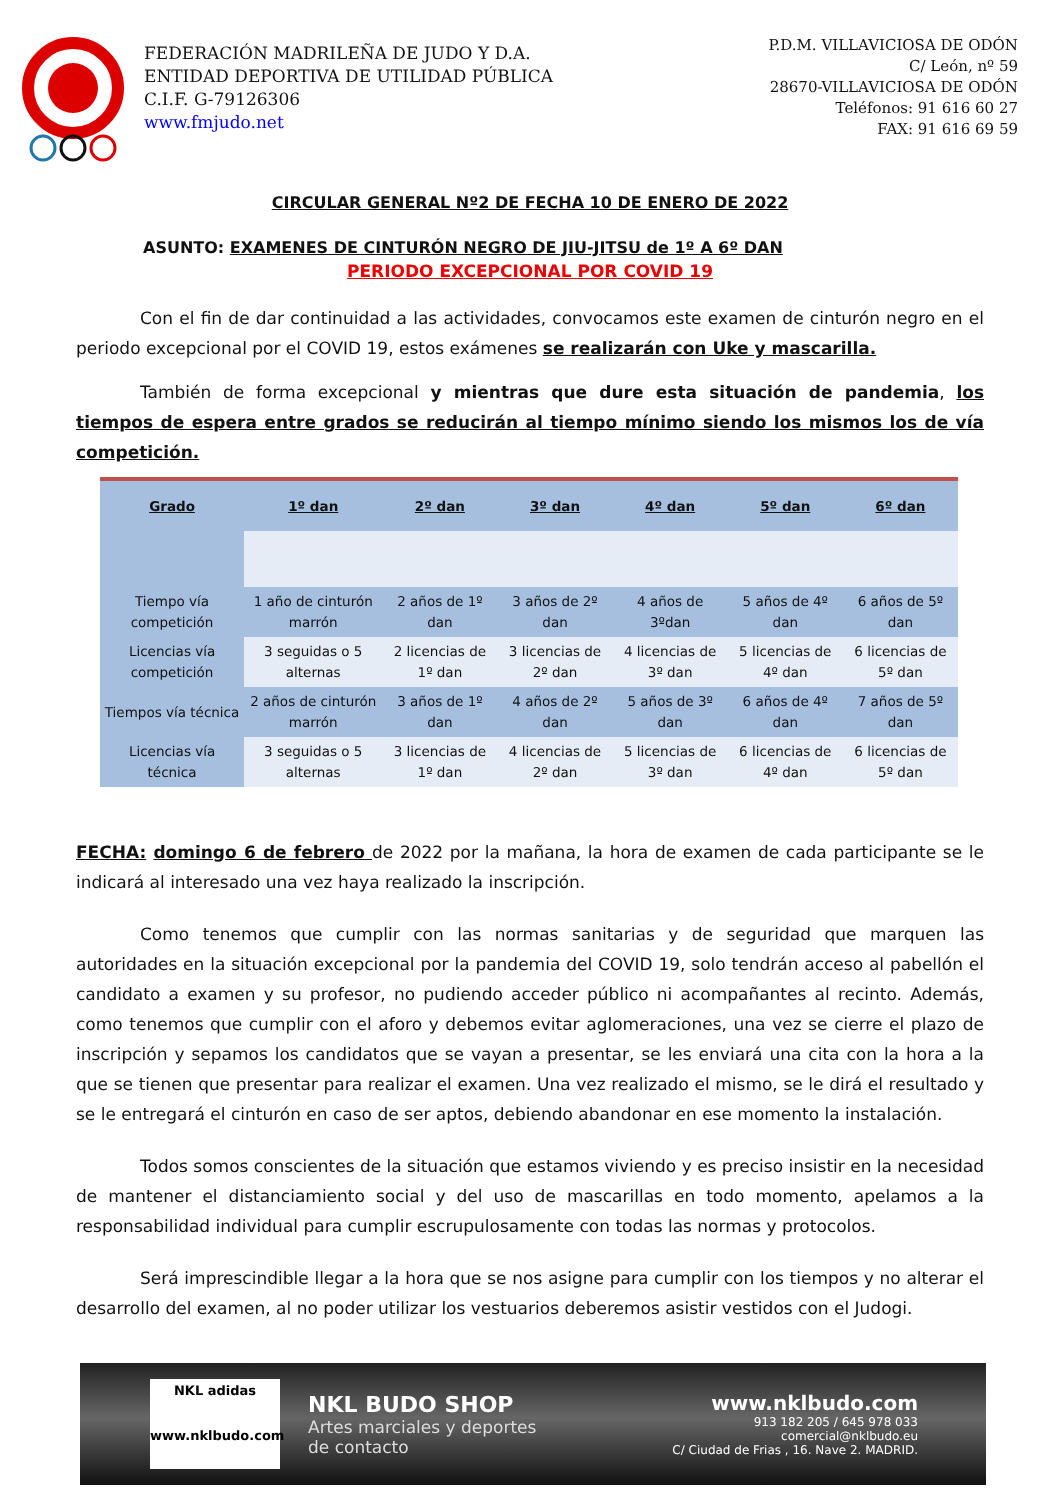FEDERACIÓN MADRILEÑA DE JUDO Y D.A.
ENTIDAD DEPORTIVA DE UTILIDAD PÚBLICA
C.I.F. G-79126306
www.fmjudo.net
P.D.M. VILLAVICIOSA DE ODÓN
C/ León, nº 59
28670-VILLAVICIOSA DE ODÓN
Teléfonos: 91 616 60 27
FAX: 91 616 69 59
CIRCULAR GENERAL Nº2 DE FECHA 10 DE ENERO DE 2022
ASUNTO: EXAMENES DE CINTURÓN NEGRO DE JIU-JITSU de 1º A 6º DAN
PERIODO EXCEPCIONAL POR COVID 19
Con el fin de dar continuidad a las actividades, convocamos este examen de cinturón negro en el periodo excepcional por el COVID 19, estos exámenes se realizarán con Uke y mascarilla.
También de forma excepcional y mientras que dure esta situación de pandemia, los tiempos de espera entre grados se reducirán al tiempo mínimo siendo los mismos los de vía competición.
| Grado | 1º dan | 2º dan | 3º dan | 4º dan | 5º dan | 6º dan |
| --- | --- | --- | --- | --- | --- | --- |
| Tiempo vía competición | 1 año de cinturón marrón | 2 años de 1º dan | 3 años de 2º dan | 4 años de 3ºdan | 5 años de 4º dan | 6 años de 5º dan |
| Licencias vía competición | 3 seguidas o 5 alternas | 2 licencias de 1º dan | 3 licencias de 2º dan | 4 licencias de 3º dan | 5 licencias de 4º dan | 6 licencias de 5º dan |
| Tiempos vía técnica | 2 años de cinturón marrón | 3 años de 1º dan | 4 años de 2º dan | 5 años de 3º dan | 6 años de 4º dan | 7 años de 5º dan |
| Licencias vía técnica | 3 seguidas o 5 alternas | 3 licencias de 1º dan | 4 licencias de 2º dan | 5 licencias de 3º dan | 6 licencias de 4º dan | 6 licencias de 5º dan |
FECHA: domingo 6 de febrero de 2022 por la mañana, la hora de examen de cada participante se le indicará al interesado una vez haya realizado la inscripción.
Como tenemos que cumplir con las normas sanitarias y de seguridad que marquen las autoridades en la situación excepcional por la pandemia del COVID 19, solo tendrán acceso al pabellón el candidato a examen y su profesor, no pudiendo acceder público ni acompañantes al recinto. Además, como tenemos que cumplir con el aforo y debemos evitar aglomeraciones, una vez se cierre el plazo de inscripción y sepamos los candidatos que se vayan a presentar, se les enviará una cita con la hora a la que se tienen que presentar para realizar el examen. Una vez realizado el mismo, se le dirá el resultado y se le entregará el cinturón en caso de ser aptos, debiendo abandonar en ese momento la instalación.
Todos somos conscientes de la situación que estamos viviendo y es preciso insistir en la necesidad de mantener el distanciamiento social y del uso de mascarillas en todo momento, apelamos a la responsabilidad individual para cumplir escrupulosamente con todas las normas y protocolos.
Será imprescindible llegar a la hora que se nos asigne para cumplir con los tiempos y no alterar el desarrollo del examen, al no poder utilizar los vestuarios deberemos asistir vestidos con el Judogi.
NKL adidas
www.nklbudo.com
NKL BUDO SHOP
Artes marciales y deportes
de contacto
www.nklbudo.com
913 182 205 / 645 978 033
comercial@nklbudo.eu
C/ Ciudad de Frias , 16. Nave 2. MADRID.